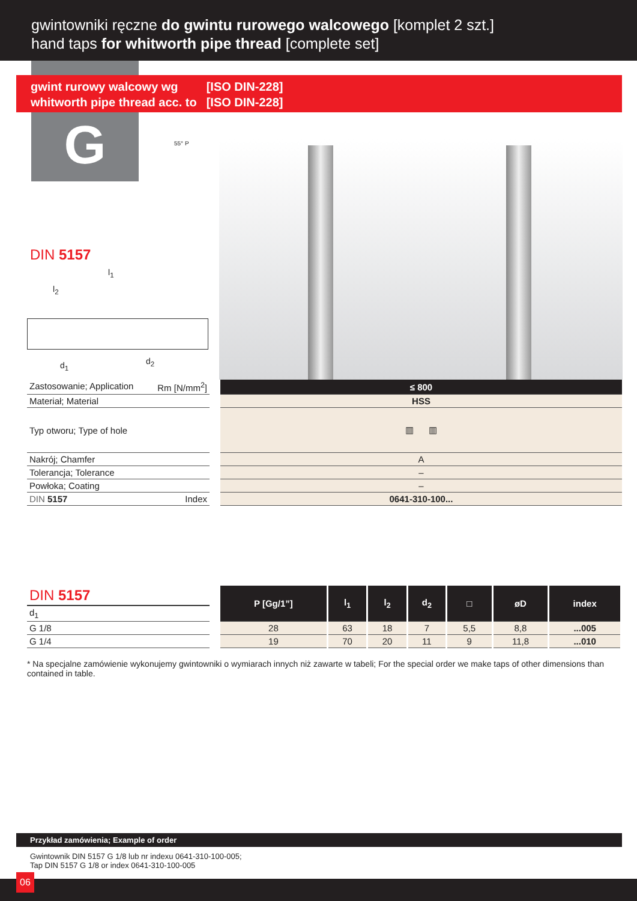gwintowniki ręczne do gwintu rurowego walcowego [komplet 2 szt.]
hand taps for whitworth pipe thread [complete set]
gwint rurowy walcowy wg
whitworth pipe thread acc. to
[ISO DIN-228]
[ISO DIN-228]
G 55° P
DIN 5157
l<sub>1</sub>
l<sub>2</sub>
d<sub>1</sub> d<sub>2</sub>
| Zastosowanie; Application Rm [N/mm<sup>2</sup>] | | ≤ 800 |
| Materiał; Material | | HSS |
| Typ otworu; Type of hole | | ▥ ▥ |
| Nakrój; Chamfer | | A |
| Tolerancja; Tolerance | | – |
| Powłoka; Coating | | – |
| DIN 5157 Index | | 0641-310-100... |
| DIN 5157 | | P [Gg/1”] | l<sub>1</sub> | l<sub>2</sub> | d<sub>2</sub> | □ | øD | index |
| d<sub>1</sub> | | | | | | | | |
| G 1/8 | | 28 | 63 | 18 | 7 | 5,5 | 8,8 | ...005 |
| G 1/4 | | 19 | 70 | 20 | 11 | 9 | 11,8 | ...010 |
* Na specjalne zamówienie wykonujemy gwintowniki o wymiarach innych niż zawarte w tabeli; For the special order we make taps of other dimensions than contained in table.
Przykład zamówienia; Example of order
Gwintownik DIN 5157 G 1/8 lub nr indexu 0641-310-100-005;
Tap DIN 5157 G 1/8 or index 0641-310-100-005
06